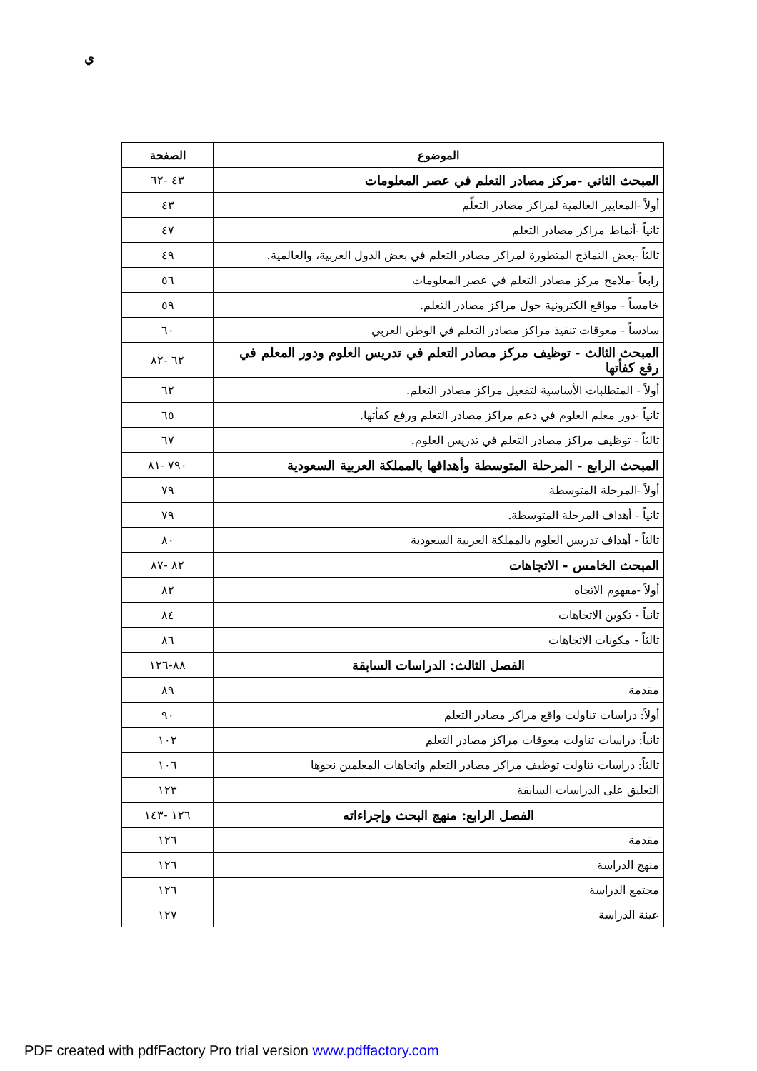ي
| الموضوع | الصفحة |
| --- | --- |
| المبحث الثاني -مركز مصادر التعلم في عصر المعلومات | ٤٣ -٦٢ |
| أولاً -المعايير العالمية لمراكز مصادر التعلّم | ٤٣ |
| ثانياً -أنماط مراكز مصادر التعلم | ٤٧ |
| ثالثاً -بعض النماذج المتطورة لمراكز مصادر التعلم في بعض الدول العربية، والعالمية. | ٤٩ |
| رابعاً -ملامح مركز مصادر التعلم في عصر المعلومات | ٥٦ |
| خامساً - مواقع الكترونية حول مراكز مصادر التعلم. | ٥٩ |
| سادساً - معوقات تنفيذ مراكز مصادر التعلم في الوطن العربي | ٦٠ |
| المبحث الثالث - توظيف مركز مصادر التعلم في تدريس العلوم ودور المعلم في رفع كفأتها | ٦٢ -٨٢ |
| أولاً - المتطلبات الأساسية لتفعيل مراكز مصادر التعلم. | ٦٢ |
| ثانياً -دور معلم العلوم في دعم مراكز مصادر التعلم ورفع كفأتها. | ٦٥ |
| ثالثاً - توظيف مراكز مصادر التعلم في تدريس العلوم. | ٦٧ |
| المبحث الرابع - المرحلة المتوسطة وأهدافها بالمملكة العربية السعودية | ٧٩٠ -٨١ |
| أولاً -المرحلة المتوسطة | ٧٩ |
| ثانياً - أهداف المرحلة المتوسطة. | ٧٩ |
| ثالثاً - أهداف تدريس العلوم بالمملكة العربية السعودية | ٨٠ |
| المبحث الخامس - الاتجاهات | ٨٢ -٨٧ |
| أولاً -مفهوم الاتجاه | ٨٢ |
| ثانياً - تكوين الاتجاهات | ٨٤ |
| ثالثاً - مكونات الاتجاهات | ٨٦ |
| الفصل الثالث: الدراسات السابقة | ٨٨-١٢٦ |
| مقدمة | ٨٩ |
| أولاً: دراسات تناولت واقع مراكز مصادر التعلم | ٩٠ |
| ثانياً: دراسات تناولت معوقات مراكز مصادر التعلم | ١٠٢ |
| ثالثاً: دراسات تناولت توظيف مراكز مصادر التعلم واتجاهات المعلمين نحوها | ١٠٦ |
| التعليق على الدراسات السابقة | ١٢٣ |
| الفصل الرابع: منهج البحث وإجراءاته | ١٢٦ -١٤٣ |
| مقدمة | ١٢٦ |
| منهج الدراسة | ١٢٦ |
| مجتمع الدراسة | ١٢٦ |
| عينة الدراسة | ١٢٧ |
PDF created with pdfFactory Pro trial version www.pdffactory.com